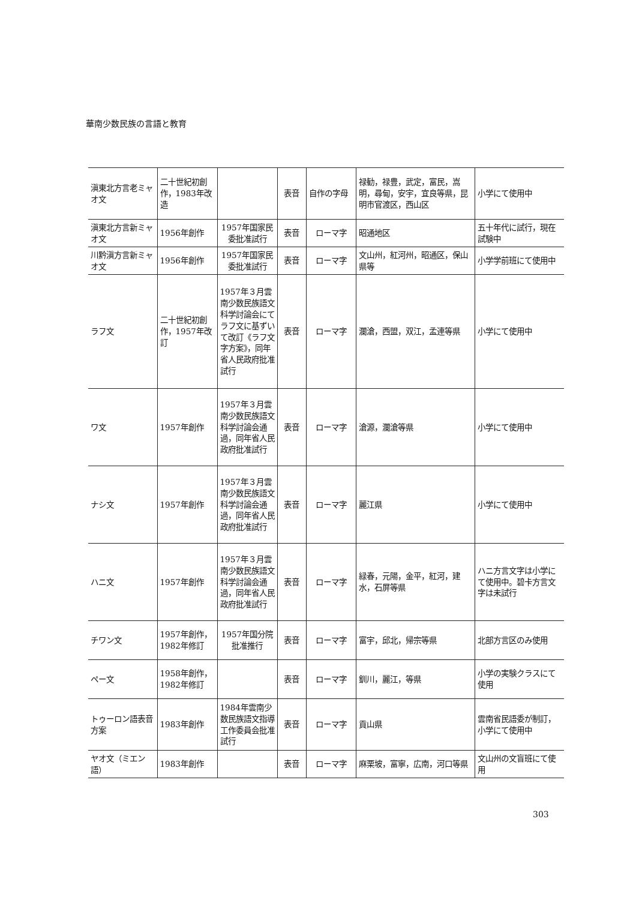華南少数民族の言語と教育
| 滇東北方言老ミャオ文 | 二十世紀初創作，1983年改造 | | 表音 | 自作の字母 | 禄勧，禄豊，武定，富民，嵩明，尋甸，安宇，宜良等県，昆明市官渡区，西山区 | 小学にて使用中 |
| 滇東北方言新ミャオ文 | 1956年創作 | 1957年国家民委批准試行 | 表音 | ローマ字 | 昭通地区 | 五十年代に試行，現在試験中 |
| 川黔滇方言新ミャオ文 | 1956年創作 | 1957年国家民委批准試行 | 表音 | ローマ字 | 文山州，紅河州，昭通区，保山県等 | 小学学前班にて使用中 |
| ラフ文 | 二十世紀初創作，1957年改訂 | 1957年３月雲南少数民族語文科学討論会にてラフ文に基ずいて改訂《ラフ文字方案》，同年省人民政府批准試行 | 表音 | ローマ字 | 瀾滄，西盟，双江，孟連等県 | 小学にて使用中 |
| ワ文 | 1957年創作 | 1957年３月雲南少数民族語文科学討論会通過，同年省人民政府批准試行 | 表音 | ローマ字 | 滄源，瀾滄等県 | 小学にて使用中 |
| ナシ文 | 1957年創作 | 1957年３月雲南少数民族語文科学討論会通過，同年省人民政府批准試行 | 表音 | ローマ字 | 麗江県 | 小学にて使用中 |
| ハニ文 | 1957年創作 | 1957年３月雲南少数民族語文科学討論会通過，同年省人民政府批准試行 | 表音 | ローマ字 | 緑春，元陽，金平，紅河，建水，石屏等県 | ハニ方言文字は小学にて使用中。碧卡方言文字は未試行 |
| チワン文 | 1957年創作，1982年修訂 | 1957年国分院批准推行 | 表音 | ローマ字 | 富宇，邱北，帰宗等県 | 北部方言区のみ使用 |
| ペー文 | 1958年創作，1982年修訂 | | 表音 | ローマ字 | 釧川，麗江，等県 | 小学の実験クラスにて使用 |
| トゥーロン語表音方案 | 1983年創作 | 1984年雲南少数民族語文指導工作委員会批准試行 | 表音 | ローマ字 | 貢山県 | 雲南省民語委が制訂，小学にて使用中 |
| ヤオ文（ミエン語） | 1983年創作 | | 表音 | ローマ字 | 麻栗坡，富寧，広南，河口等県 | 文山州の文盲班にて使用 |
303